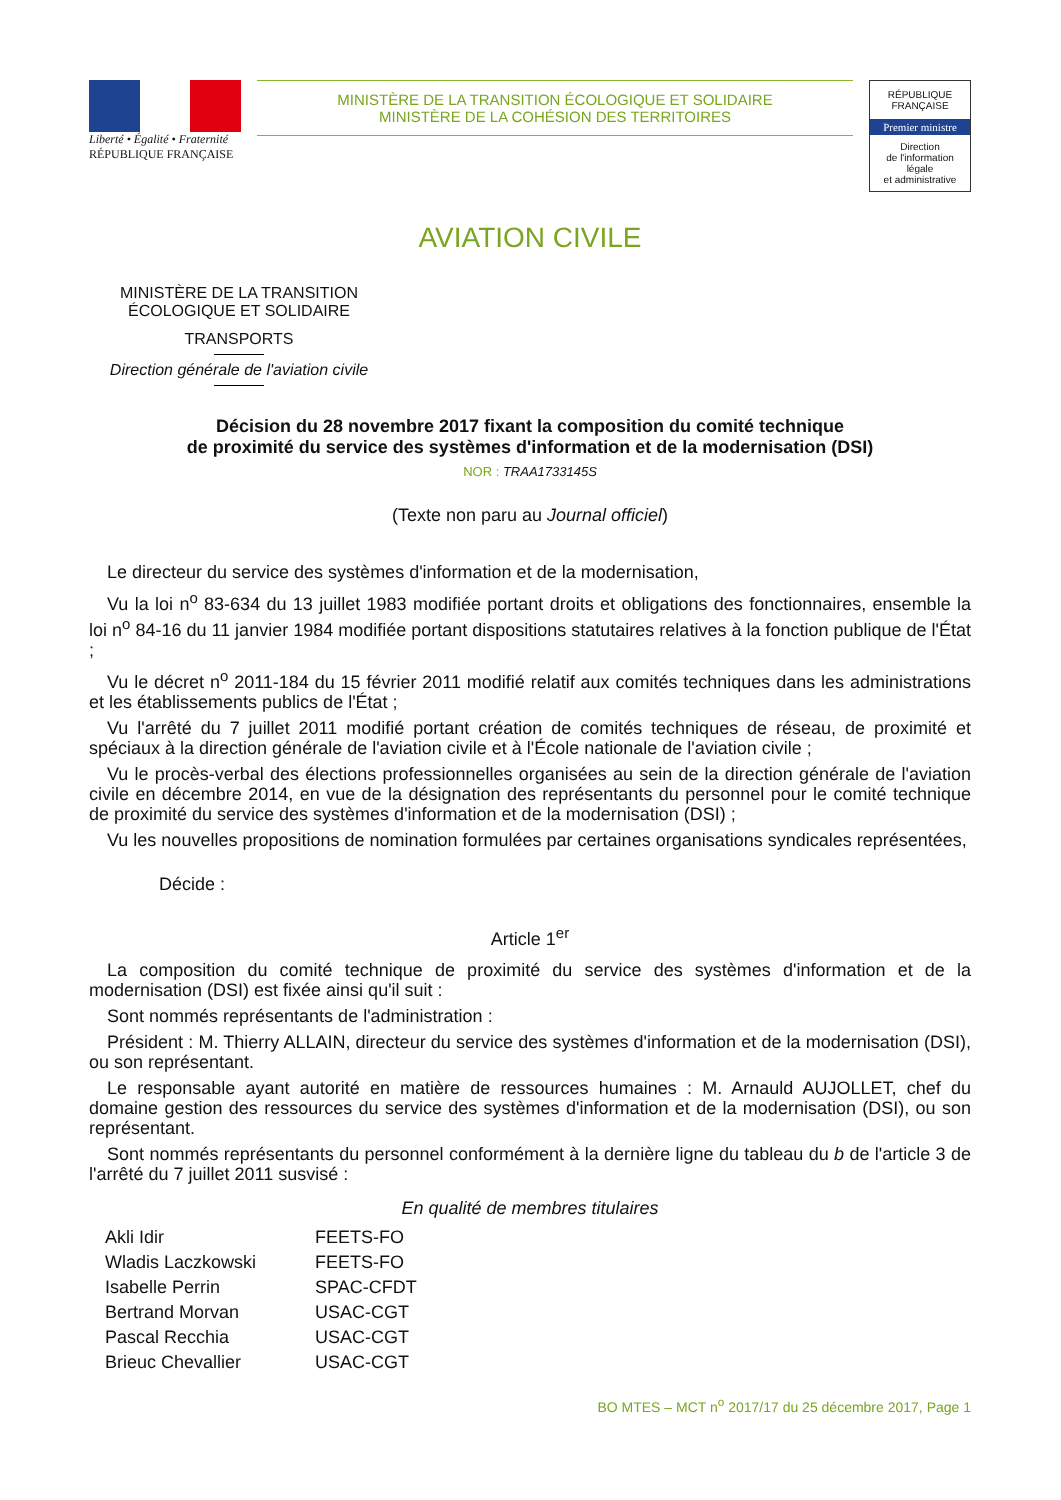Liberté • Égalité • Fraternité
RÉPUBLIQUE FRANÇAISE
MINISTÈRE DE LA TRANSITION ÉCOLOGIQUE ET SOLIDAIRE
MINISTÈRE DE LA COHÉSION DES TERRITOIRES
RÉPUBLIQUE FRANÇAISE
Premier ministre
Direction
de l'information
légale
et administrative
AVIATION CIVILE
MINISTÈRE DE LA TRANSITION
ÉCOLOGIQUE ET SOLIDAIRE
TRANSPORTS
Direction générale de l'aviation civile
Décision du 28 novembre 2017 fixant la composition du comité technique
de proximité du service des systèmes d'information et de la modernisation (DSI)
NOR : TRAA1733145S
(Texte non paru au Journal officiel)
Le directeur du service des systèmes d'information et de la modernisation,
Vu la loi n<sup>o</sup> 83-634 du 13 juillet 1983 modifiée portant droits et obligations des fonctionnaires, ensemble la loi n<sup>o</sup> 84-16 du 11 janvier 1984 modifiée portant dispositions statutaires relatives à la fonction publique de l'État ;
Vu le décret n<sup>o</sup> 2011-184 du 15 février 2011 modifié relatif aux comités techniques dans les administrations et les établissements publics de l'État ;
Vu l'arrêté du 7 juillet 2011 modifié portant création de comités techniques de réseau, de proximité et spéciaux à la direction générale de l'aviation civile et à l'École nationale de l'aviation civile ;
Vu le procès-verbal des élections professionnelles organisées au sein de la direction générale de l'aviation civile en décembre 2014, en vue de la désignation des représentants du personnel pour le comité technique de proximité du service des systèmes d'information et de la modernisation (DSI) ;
Vu les nouvelles propositions de nomination formulées par certaines organisations syndicales représentées,
Décide :
Article 1<sup>er</sup>
La composition du comité technique de proximité du service des systèmes d'information et de la modernisation (DSI) est fixée ainsi qu'il suit :
Sont nommés représentants de l'administration :
Président : M. Thierry ALLAIN, directeur du service des systèmes d'information et de la modernisation (DSI), ou son représentant.
Le responsable ayant autorité en matière de ressources humaines : M. Arnauld AUJOLLET, chef du domaine gestion des ressources du service des systèmes d'information et de la modernisation (DSI), ou son représentant.
Sont nommés représentants du personnel conformément à la dernière ligne du tableau du b de l'article 3 de l'arrêté du 7 juillet 2011 susvisé :
En qualité de membres titulaires
| Akli Idir | FEETS-FO |
| Wladis Laczkowski | FEETS-FO |
| Isabelle Perrin | SPAC-CFDT |
| Bertrand Morvan | USAC-CGT |
| Pascal Recchia | USAC-CGT |
| Brieuc Chevallier | USAC-CGT |
BO MTES – MCT n<sup>o</sup> 2017/17 du 25 décembre 2017, Page 1